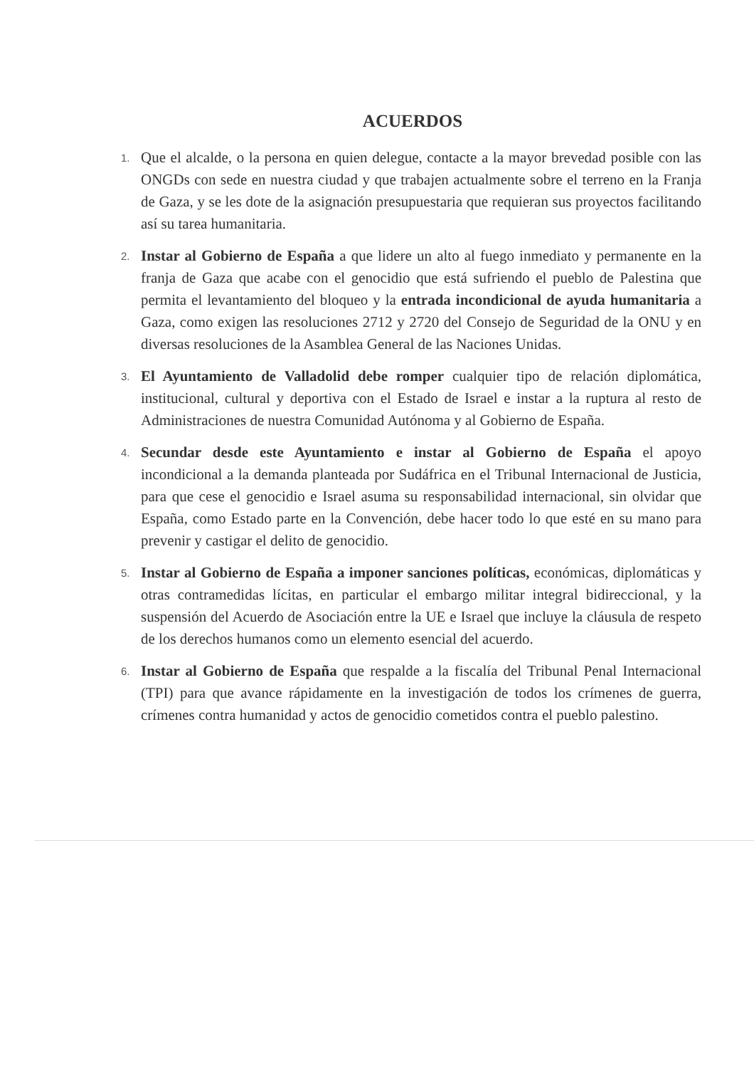ACUERDOS
1. Que el alcalde, o la persona en quien delegue, contacte a la mayor brevedad posible con las ONGDs con sede en nuestra ciudad y que trabajen actualmente sobre el terreno en la Franja de Gaza, y se les dote de la asignación presupuestaria que requieran sus proyectos facilitando así su tarea humanitaria.
2. Instar al Gobierno de España a que lidere un alto al fuego inmediato y permanente en la franja de Gaza que acabe con el genocidio que está sufriendo el pueblo de Palestina que permita el levantamiento del bloqueo y la entrada incondicional de ayuda humanitaria a Gaza, como exigen las resoluciones 2712 y 2720 del Consejo de Seguridad de la ONU y en diversas resoluciones de la Asamblea General de las Naciones Unidas.
3. El Ayuntamiento de Valladolid debe romper cualquier tipo de relación diplomática, institucional, cultural y deportiva con el Estado de Israel e instar a la ruptura al resto de Administraciones de nuestra Comunidad Autónoma y al Gobierno de España.
4. Secundar desde este Ayuntamiento e instar al Gobierno de España el apoyo incondicional a la demanda planteada por Sudáfrica en el Tribunal Internacional de Justicia, para que cese el genocidio e Israel asuma su responsabilidad internacional, sin olvidar que España, como Estado parte en la Convención, debe hacer todo lo que esté en su mano para prevenir y castigar el delito de genocidio.
5. Instar al Gobierno de España a imponer sanciones políticas, económicas, diplomáticas y otras contramedidas lícitas, en particular el embargo militar integral bidireccional, y la suspensión del Acuerdo de Asociación entre la UE e Israel que incluye la cláusula de respeto de los derechos humanos como un elemento esencial del acuerdo.
6. Instar al Gobierno de España que respalde a la fiscalía del Tribunal Penal Internacional (TPI) para que avance rápidamente en la investigación de todos los crímenes de guerra, crímenes contra humanidad y actos de genocidio cometidos contra el pueblo palestino.